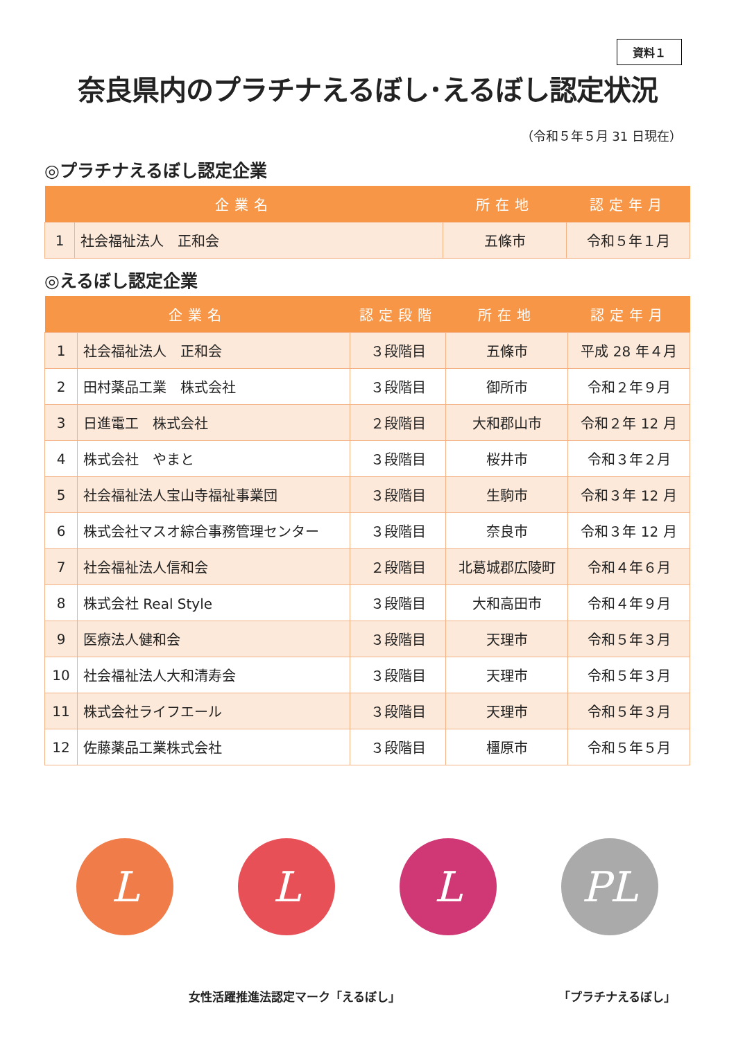資料１
奈良県内のプラチナえるぼし･えるぼし認定状況
（令和５年５月 31 日現在）
◎プラチナえるぼし認定企業
| 企業名 | | 所在地 | 認定年月 |
| --- | --- | --- | --- |
| 1 | 社会福祉法人 正和会 | 五條市 | 令和５年１月 |
◎えるぼし認定企業
| 企業名 | | 認定段階 | 所在地 | 認定年月 |
| --- | --- | --- | --- | --- |
| 1 | 社会福祉法人 正和会 | ３段階目 | 五條市 | 平成 28 年４月 |
| 2 | 田村薬品工業 株式会社 | ３段階目 | 御所市 | 令和２年９月 |
| 3 | 日進電工 株式会社 | ２段階目 | 大和郡山市 | 令和２年 12 月 |
| 4 | 株式会社 やまと | ３段階目 | 桜井市 | 令和３年２月 |
| 5 | 社会福祉法人宝山寺福祉事業団 | ３段階目 | 生駒市 | 令和３年 12 月 |
| 6 | 株式会社マスオ綜合事務管理センター | ３段階目 | 奈良市 | 令和３年 12 月 |
| 7 | 社会福祉法人信和会 | ２段階目 | 北葛城郡広陵町 | 令和４年６月 |
| 8 | 株式会社 Real Style | ３段階目 | 大和高田市 | 令和４年９月 |
| 9 | 医療法人健和会 | ３段階目 | 天理市 | 令和５年３月 |
| 10 | 社会福祉法人大和清寿会 | ３段階目 | 天理市 | 令和５年３月 |
| 11 | 株式会社ライフエール | ３段階目 | 天理市 | 令和５年３月 |
| 12 | 佐藤薬品工業株式会社 | ３段階目 | 橿原市 | 令和５年５月 |
L L L PL
女性活躍推進法認定マーク「えるぼし」 「プラチナえるぼし」